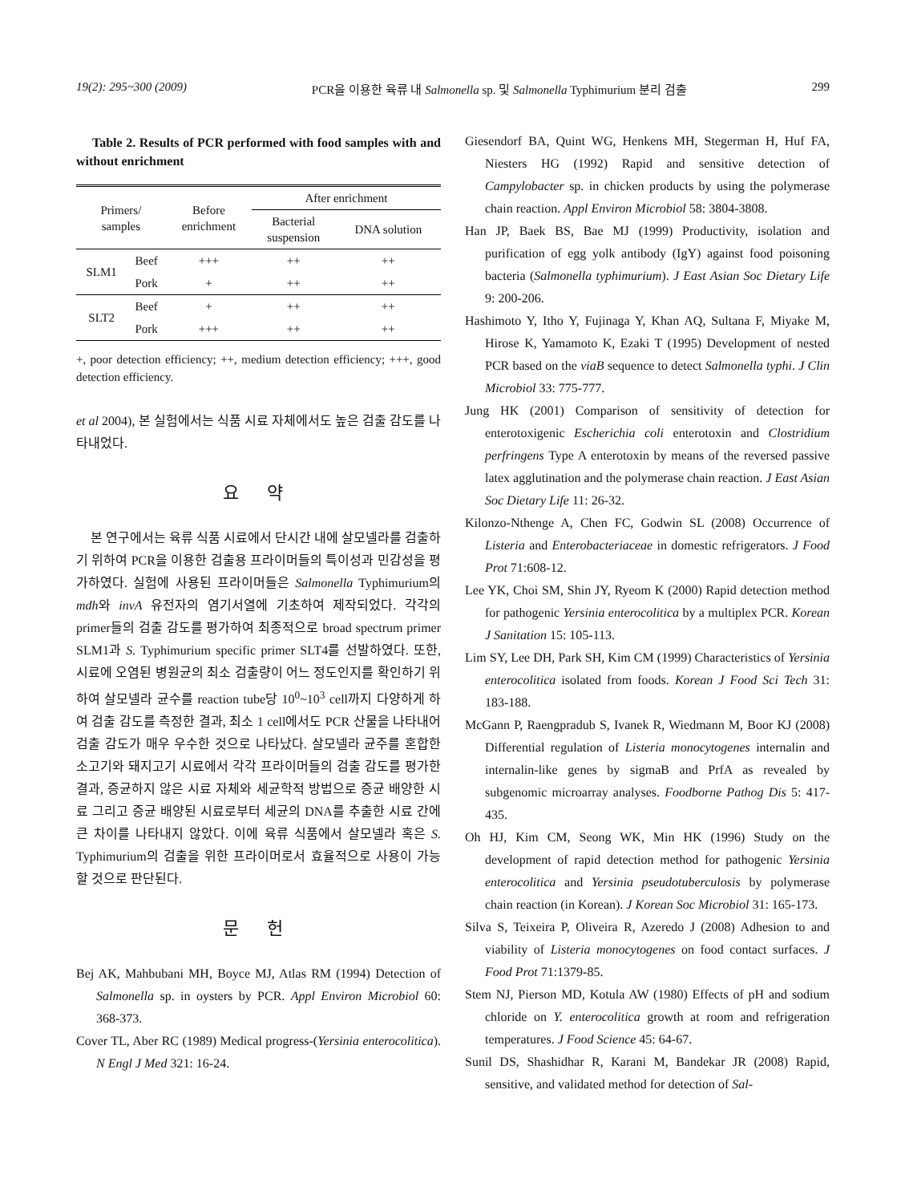19(2): 295~300 (2009) PCR을 이용한 육류 내 Salmonella sp. 및 Salmonella Typhimurium 분리 검출 299
Table 2. Results of PCR performed with food samples with and without enrichment
| Primers/ samples | | Before enrichment | After enrichment | |
| --- | --- | --- | --- | --- |
| | | | Bacterial suspension | DNA solution |
| SLM1 | Beef | +++ | ++ | ++ |
| | Pork | + | ++ | ++ |
| SLT2 | Beef | + | ++ | ++ |
| | Pork | +++ | ++ | ++ |
+, poor detection efficiency; ++, medium detection efficiency; +++, good detection efficiency.
et al 2004), 본 실험에서는 식품 시료 자체에서도 높은 검출 감도를 나타내었다.
요 약
본 연구에서는 육류 식품 시료에서 단시간 내에 살모넬라를 검출하기 위하여 PCR을 이용한 검출용 프라이머들의 특이성과 민감성을 평가하였다. 실험에 사용된 프라이머들은 Salmonella Typhimurium의 mdh와 invA 유전자의 염기서열에 기초하여 제작되었다. 각각의 primer들의 검출 감도를 평가하여 최종적으로 broad spectrum primer SLM1과 S. Typhimurium specific primer SLT4를 선발하였다. 또한, 시료에 오염된 병원균의 최소 검출량이 어느 정도인지를 확인하기 위하여 살모넬라 균수를 reaction tube당 10<sup>0</sup>~10<sup>3</sup> cell까지 다양하게 하여 검출 감도를 측정한 결과, 최소 1 cell에서도 PCR 산물을 나타내어 검출 감도가 매우 우수한 것으로 나타났다. 살모넬라 균주를 혼합한 소고기와 돼지고기 시료에서 각각 프라이머들의 검출 감도를 평가한 결과, 증균하지 않은 시료 자체와 세균학적 방법으로 증균 배양한 시료 그리고 증균 배양된 시료로부터 세균의 DNA를 추출한 시료 간에 큰 차이를 나타내지 않았다. 이에 육류 식품에서 살모넬라 혹은 S. Typhimurium의 검출을 위한 프라이머로서 효율적으로 사용이 가능할 것으로 판단된다.
문 헌
Bej AK, Mahbubani MH, Boyce MJ, Atlas RM (1994) Detection of Salmonella sp. in oysters by PCR. Appl Environ Microbiol 60: 368-373.
Cover TL, Aber RC (1989) Medical progress-(Yersinia enterocolitica). N Engl J Med 321: 16-24.
Giesendorf BA, Quint WG, Henkens MH, Stegerman H, Huf FA, Niesters HG (1992) Rapid and sensitive detection of Campylobacter sp. in chicken products by using the polymerase chain reaction. Appl Environ Microbiol 58: 3804-3808.
Han JP, Baek BS, Bae MJ (1999) Productivity, isolation and purification of egg yolk antibody (IgY) against food poisoning bacteria (Salmonella typhimurium). J East Asian Soc Dietary Life 9: 200-206.
Hashimoto Y, Itho Y, Fujinaga Y, Khan AQ, Sultana F, Miyake M, Hirose K, Yamamoto K, Ezaki T (1995) Development of nested PCR based on the viaB sequence to detect Salmonella typhi. J Clin Microbiol 33: 775-777.
Jung HK (2001) Comparison of sensitivity of detection for enterotoxigenic Escherichia coli enterotoxin and Clostridium perfringens Type A enterotoxin by means of the reversed passive latex agglutination and the polymerase chain reaction. J East Asian Soc Dietary Life 11: 26-32.
Kilonzo-Nthenge A, Chen FC, Godwin SL (2008) Occurrence of Listeria and Enterobacteriaceae in domestic refrigerators. J Food Prot 71:608-12.
Lee YK, Choi SM, Shin JY, Ryeom K (2000) Rapid detection method for pathogenic Yersinia enterocolitica by a multiplex PCR. Korean J Sanitation 15: 105-113.
Lim SY, Lee DH, Park SH, Kim CM (1999) Characteristics of Yersinia enterocolitica isolated from foods. Korean J Food Sci Tech 31: 183-188.
McGann P, Raengpradub S, Ivanek R, Wiedmann M, Boor KJ (2008) Differential regulation of Listeria monocytogenes internalin and internalin-like genes by sigmaB and PrfA as revealed by subgenomic microarray analyses. Foodborne Pathog Dis 5: 417-435.
Oh HJ, Kim CM, Seong WK, Min HK (1996) Study on the development of rapid detection method for pathogenic Yersinia enterocolitica and Yersinia pseudotuberculosis by polymerase chain reaction (in Korean). J Korean Soc Microbiol 31: 165-173.
Silva S, Teixeira P, Oliveira R, Azeredo J (2008) Adhesion to and viability of Listeria monocytogenes on food contact surfaces. J Food Prot 71:1379-85.
Stem NJ, Pierson MD, Kotula AW (1980) Effects of pH and sodium chloride on Y. enterocolitica growth at room and refrigeration temperatures. J Food Science 45: 64-67.
Sunil DS, Shashidhar R, Karani M, Bandekar JR (2008) Rapid, sensitive, and validated method for detection of Sal-